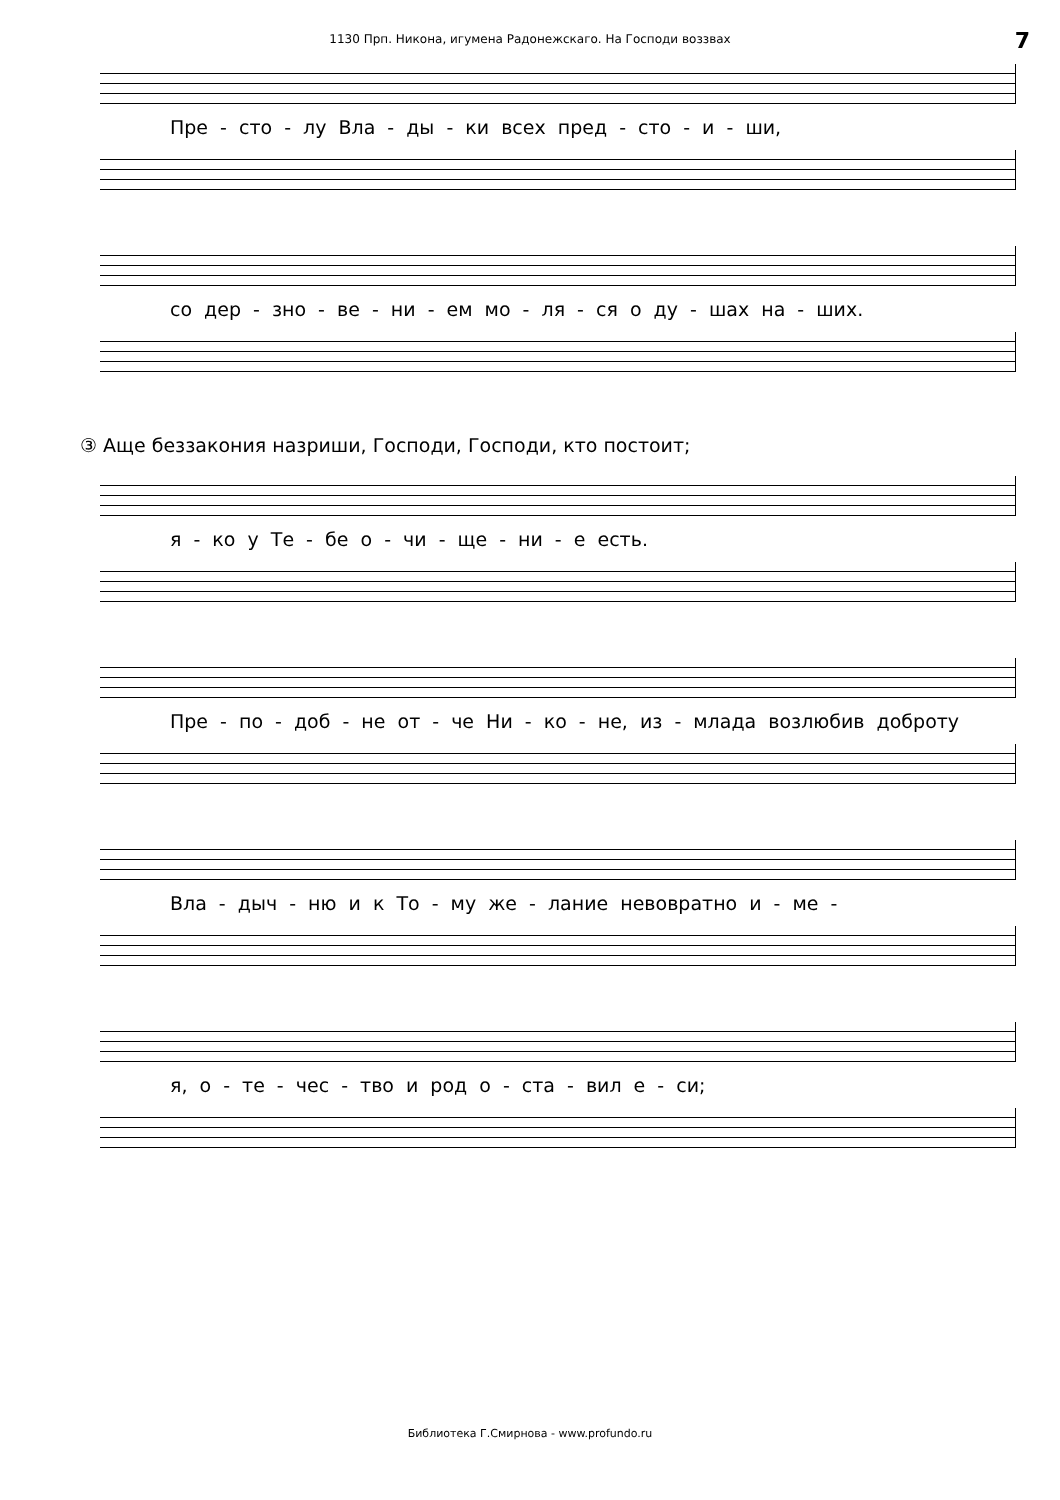1130 Прп. Никона, игумена Радонежскаго. На Господи воззвах 7
Пре - сто - лу Вла - ды - ки всех пред - сто - и - ши,
со дер - зно - ве - ни - ем мо - ля - ся о ду - шах на - ших.
③ Аще беззакония назриши, Господи, Господи, кто постоит;
я - ко у Те - бе о - чи - ще - ни - е есть.
Пре - по - доб - не от - че Ни - ко - не, из - млада возлюбив доброту
Вла - дыч - ню и к То - му же - лание невовратно и - ме -
я, о - те - чес - тво и род о - ста - вил е - си;
Библиотека Г.Смирнова - www.profundo.ru